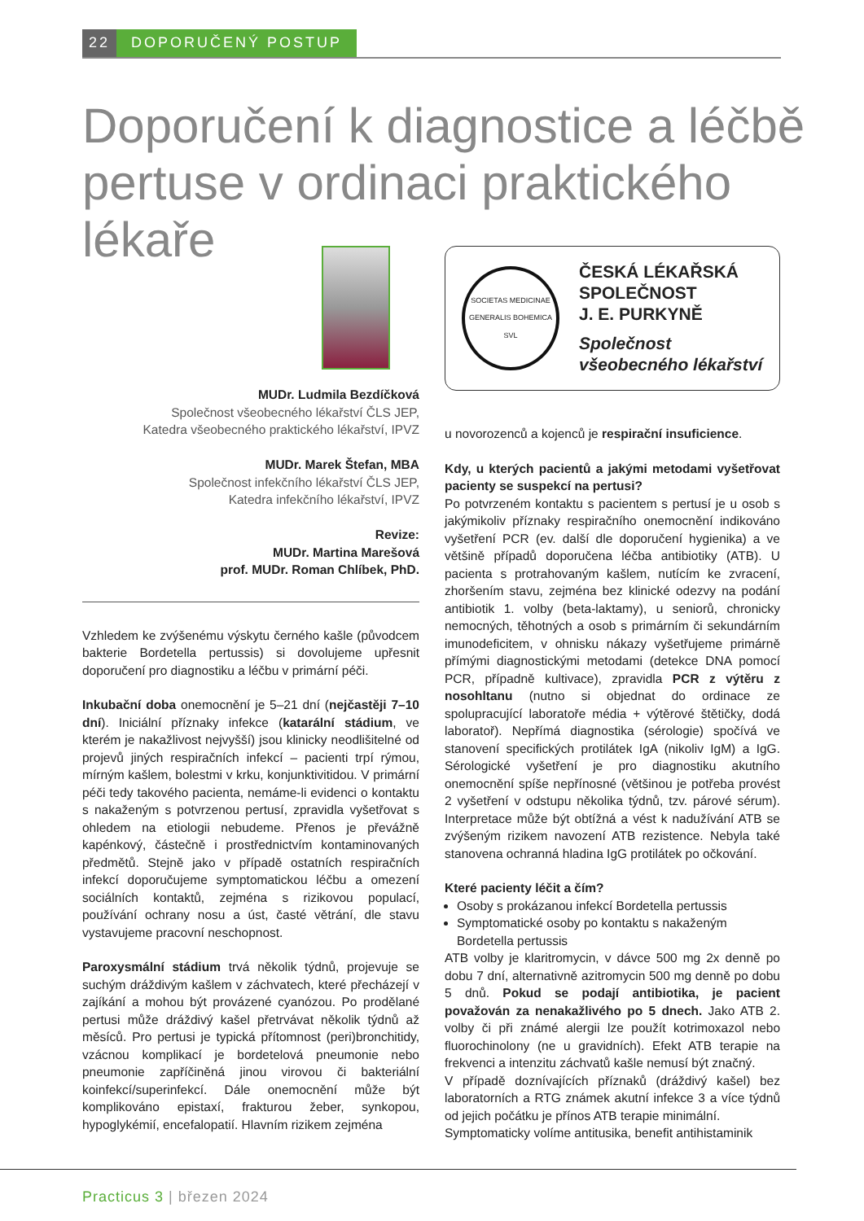22 DOPORUČENÝ POSTUP
Doporučení k diagnostice a léčbě pertuse v ordinaci praktického lékaře
MUDr. Ludmila Bezdíčková
Společnost všeobecného lékařství ČLS JEP,
Katedra všeobecného praktického lékařství, IPVZ
MUDr. Marek Štefan, MBA
Společnost infekčního lékařství ČLS JEP,
Katedra infekčního lékařství, IPVZ
Revize:
MUDr. Martina Marešová
prof. MUDr. Roman Chlíbek, PhD.
Vzhledem ke zvýšenému výskytu černého kašle (původcem bakterie Bordetella pertussis) si dovolujeme upřesnit doporučení pro diagnostiku a léčbu v primární péči.
Inkubační doba onemocnění je 5–21 dní (nejčastěji 7–10 dní). Iniciální příznaky infekce (katarální stádium, ve kterém je nakažlivost nejvyšší) jsou klinicky neodlišitelné od projevů jiných respiračních infekcí – pacienti trpí rýmou, mírným kašlem, bolestmi v krku, konjunktivitidou. V primární péči tedy takového pacienta, nemáme-li evidenci o kontaktu s nakaženým s potvrzenou pertusí, zpravidla vyšetřovat s ohledem na etiologii nebudeme. Přenos je převážně kapénkový, částečně i prostřednictvím kontaminovaných předmětů. Stejně jako v případě ostatních respiračních infekcí doporučujeme symptomatickou léčbu a omezení sociálních kontaktů, zejména s rizikovou populací, používání ochrany nosu a úst, časté větrání, dle stavu vystavujeme pracovní neschopnost.
Paroxysmální stádium trvá několik týdnů, projevuje se suchým dráždivým kašlem v záchvatech, které přecházejí v zajíkání a mohou být provázené cyanózou. Po prodělané pertusi může dráždivý kašel přetrvávat několik týdnů až měsíců. Pro pertusi je typická přítomnost (peri)bronchitidy, vzácnou komplikací je bordetelová pneumonie nebo pneumonie zapříčiněná jinou virovou či bakteriální koinfekcí/superinfekcí. Dále onemocnění může být komplikováno epistaxí, frakturou žeber, synkopou, hypoglykémií, encefalopatií. Hlavním rizikem zejména
SOCIETAS MEDICINAE GENERALIS BOHEMICA SVL
ČESKÁ LÉKAŘSKÁ
SPOLEČNOST
J. E. PURKYNĚ
Společnost
všeobecného lékařství
u novorozenců a kojenců je respirační insuficience.
Kdy, u kterých pacientů a jakými metodami vyšetřovat pacienty se suspekcí na pertusi?
Po potvrzeném kontaktu s pacientem s pertusí je u osob s jakýmikoliv příznaky respiračního onemocnění indikováno vyšetření PCR (ev. další dle doporučení hygienika) a ve většině případů doporučena léčba antibiotiky (ATB). U pacienta s protrahovaným kašlem, nutícím ke zvracení, zhoršením stavu, zejména bez klinické odezvy na podání antibiotik 1. volby (beta-laktamy), u seniorů, chronicky nemocných, těhotných a osob s primárním či sekundárním imunodeficitem, v ohnisku nákazy vyšetřujeme primárně přímými diagnostickými metodami (detekce DNA pomocí PCR, případně kultivace), zpravidla PCR z výtěru z nosohltanu (nutno si objednat do ordinace ze spolupracující laboratoře média + výtěrové štětičky, dodá laboratoř). Nepřímá diagnostika (sérologie) spočívá ve stanovení specifických protilátek IgA (nikoliv IgM) a IgG. Sérologické vyšetření je pro diagnostiku akutního onemocnění spíše nepřínosné (většinou je potřeba provést 2 vyšetření v odstupu několika týdnů, tzv. párové sérum). Interpretace může být obtížná a vést k nadužívání ATB se zvýšeným rizikem navození ATB rezistence. Nebyla také stanovena ochranná hladina IgG protilátek po očkování.
Které pacienty léčit a čím?
Osoby s prokázanou infekcí Bordetella pertussis
Symptomatické osoby po kontaktu s nakaženým Bordetella pertussis
ATB volby je klaritromycin, v dávce 500 mg 2x denně po dobu 7 dní, alternativně azitromycin 500 mg denně po dobu 5 dnů. Pokud se podají antibiotika, je pacient považován za nenakažlivého po 5 dnech. Jako ATB 2. volby či při známé alergii lze použít kotrimoxazol nebo fluorochinolony (ne u gravidních). Efekt ATB terapie na frekvenci a intenzitu záchvatů kašle nemusí být značný.
V případě doznívajících příznaků (dráždivý kašel) bez laboratorních a RTG známek akutní infekce 3 a více týdnů od jejich počátku je přínos ATB terapie minimální.
Symptomaticky volíme antitusika, benefit antihistaminik
Practicus 3 | březen 2024